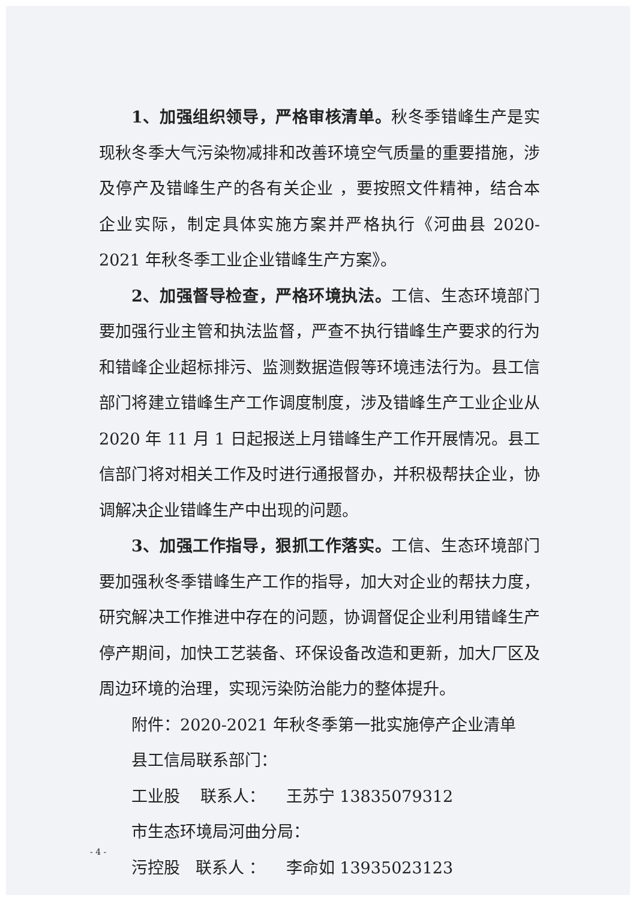1、加强组织领导，严格审核清单。秋冬季错峰生产是实现秋冬季大气污染物减排和改善环境空气质量的重要措施，涉及停产及错峰生产的各有关企业 ，要按照文件精神，结合本企业实际，制定具体实施方案并严格执行《河曲县 2020-2021 年秋冬季工业企业错峰生产方案》。
2、加强督导检查，严格环境执法。工信、生态环境部门要加强行业主管和执法监督，严查不执行错峰生产要求的行为和错峰企业超标排污、监测数据造假等环境违法行为。县工信部门将建立错峰生产工作调度制度，涉及错峰生产工业企业从 2020 年 11 月 1 日起报送上月错峰生产工作开展情况。县工信部门将对相关工作及时进行通报督办，并积极帮扶企业，协调解决企业错峰生产中出现的问题。
3、加强工作指导，狠抓工作落实。工信、生态环境部门要加强秋冬季错峰生产工作的指导，加大对企业的帮扶力度，研究解决工作推进中存在的问题，协调督促企业利用错峰生产停产期间，加快工艺装备、环保设备改造和更新，加大厂区及周边环境的治理，实现污染防治能力的整体提升。
附件：2020-2021 年秋冬季第一批实施停产企业清单
县工信局联系部门：
工业股 联系人： 王苏宁 13835079312
市生态环境局河曲分局：
污控股 联系人 ： 李命如 13935023123
- 4 -